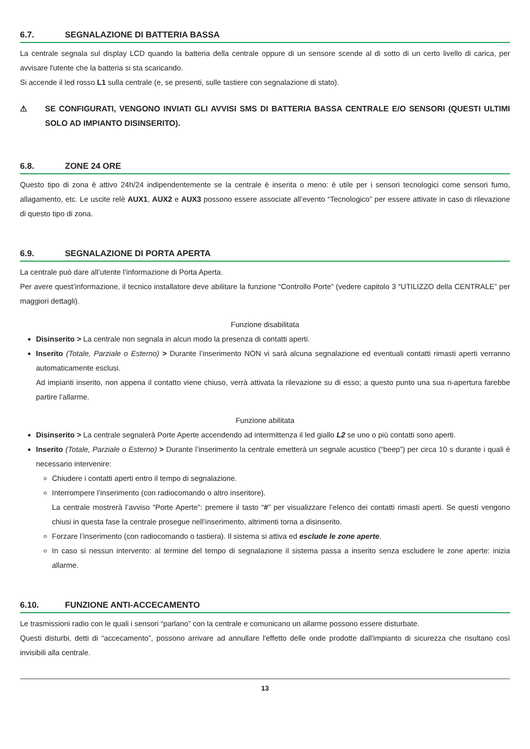6.7. SEGNALAZIONE DI BATTERIA BASSA
La centrale segnala sul display LCD quando la batteria della centrale oppure di un sensore scende al di sotto di un certo livello di carica, per avvisare l'utente che la batteria si sta scaricando.
Si accende il led rosso L1 sulla centrale (e, se presenti, sulle tastiere con segnalazione di stato).
⚠ SE CONFIGURATI, VENGONO INVIATI GLI AVVISI SMS DI BATTERIA BASSA CENTRALE E/O SENSORI (QUESTI ULTIMI SOLO AD IMPIANTO DISINSERITO).
6.8. ZONE 24 ORE
Questo tipo di zona è attivo 24h/24 indipendentemente se la centrale è inserita o meno: è utile per i sensori tecnologici come sensori fumo, allagamento, etc. Le uscite relè AUX1, AUX2 e AUX3 possono essere associate all’evento “Tecnologico” per essere attivate in caso di rilevazione di questo tipo di zona.
6.9. SEGNALAZIONE DI PORTA APERTA
La centrale può dare all’utente l’informazione di Porta Aperta.
Per avere quest’informazione, il tecnico installatore deve abilitare la funzione “Controllo Porte” (vedere capitolo 3 “UTILIZZO della CENTRALE” per maggiori dettagli).
Funzione disabilitata
Disinserito > La centrale non segnala in alcun modo la presenza di contatti aperti.
Inserito (Totale, Parziale o Esterno) > Durante l’inserimento NON vi sarà alcuna segnalazione ed eventuali contatti rimasti aperti verranno automaticamente esclusi.
Ad impianti inserito, non appena il contatto viene chiuso, verrà attivata la rilevazione su di esso; a questo punto una sua ri-apertura farebbe partire l’allarme.
Funzione abilitata
Disinserito > La centrale segnalerà Porte Aperte accendendo ad intermittenza il led giallo L2 se uno o più contatti sono aperti.
Inserito (Totale, Parziale o Esterno) > Durante l’inserimento la centrale emetterà un segnale acustico (“beep”) per circa 10 s durante i quali è necessario intervenire:
Chiudere i contatti aperti entro il tempo di segnalazione.
Interrompere l’inserimento (con radiocomando o altro inseritore).
La centrale mostrerà l’avviso “Porte Aperte”: premere il tasto “#” per visualizzare l’elenco dei contatti rimasti aperti. Se questi vengono chiusi in questa fase la centrale prosegue nell’inserimento, altrimenti torna a disinserito.
Forzare l’inserimento (con radiocomando o tastiera). Il sistema si attiva ed esclude le zone aperte.
In caso si nessun intervento: al termine del tempo di segnalazione il sistema passa a inserito senza escludere le zone aperte: inizia allarme.
6.10. FUNZIONE ANTI-ACCECAMENTO
Le trasmissioni radio con le quali i sensori “parlano” con la centrale e comunicano un allarme possono essere disturbate.
Questi disturbi, detti di “accecamento”, possono arrivare ad annullare l'effetto delle onde prodotte dall'impianto di sicurezza che risultano così invisibili alla centrale.
13